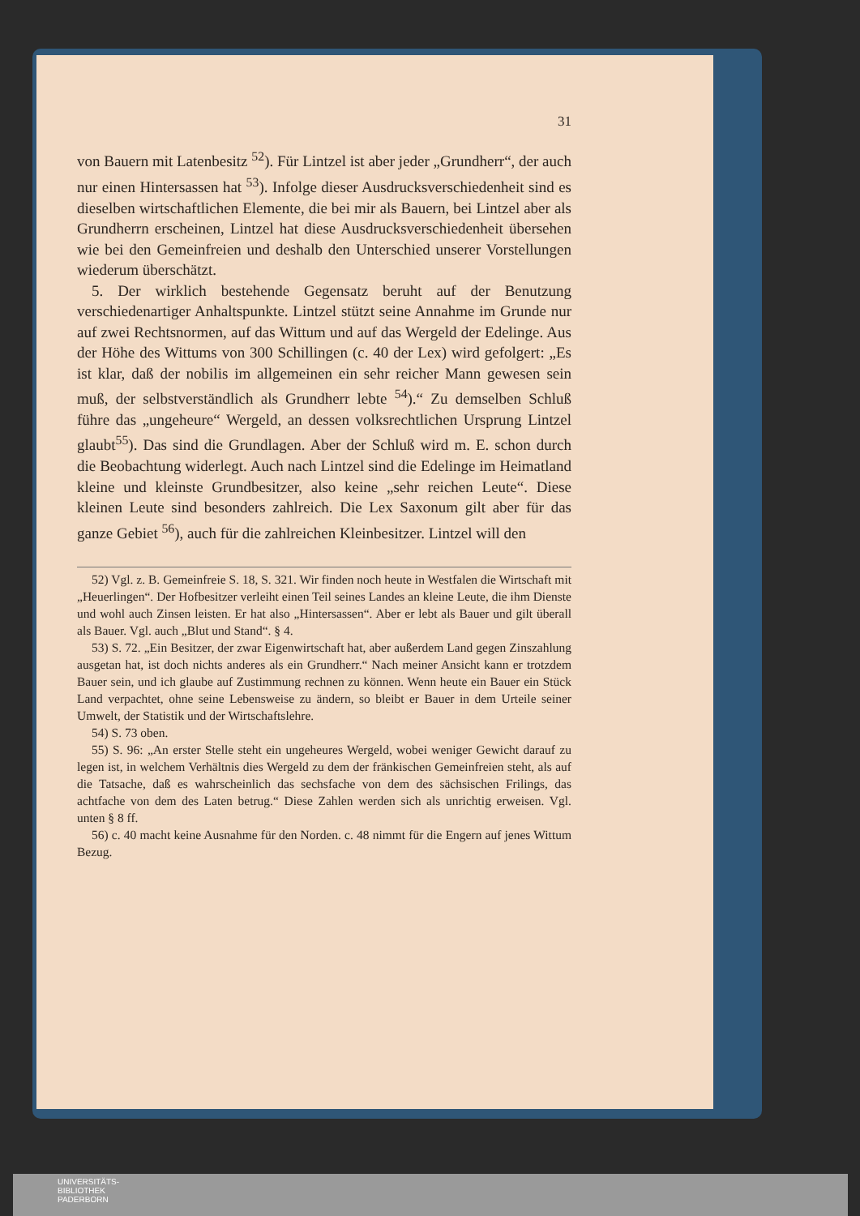31
von Bauern mit Latenbesitz <sup>52</sup>). Für Lintzel ist aber jeder „Grundherr“, der auch nur einen Hintersassen hat <sup>53</sup>). Infolge dieser Ausdrucksverschiedenheit sind es dieselben wirtschaftlichen Elemente, die bei mir als Bauern, bei Lintzel aber als Grundherrn erscheinen, Lintzel hat diese Ausdrucksverschiedenheit übersehen wie bei den Gemeinfreien und deshalb den Unterschied unserer Vorstellungen wiederum überschätzt.
5. Der wirklich bestehende Gegensatz beruht auf der Benutzung verschiedenartiger Anhaltspunkte. Lintzel stützt seine Annahme im Grunde nur auf zwei Rechtsnormen, auf das Wittum und auf das Wergeld der Edelinge. Aus der Höhe des Wittums von 300 Schillingen (c. 40 der Lex) wird gefolgert: „Es ist klar, daß der nobilis im allgemeinen ein sehr reicher Mann gewesen sein muß, der selbstverständlich als Grundherr lebte <sup>54</sup>).“ Zu demselben Schluß führe das „ungeheure“ Wergeld, an dessen volksrechtlichen Ursprung Lintzel glaubt<sup>55</sup>). Das sind die Grundlagen. Aber der Schluß wird m. E. schon durch die Beobachtung widerlegt. Auch nach Lintzel sind die Edelinge im Heimatland kleine und kleinste Grundbesitzer, also keine „sehr reichen Leute“. Diese kleinen Leute sind besonders zahlreich. Die Lex Saxonum gilt aber für das ganze Gebiet <sup>56</sup>), auch für die zahlreichen Kleinbesitzer. Lintzel will den
52) Vgl. z. B. Gemeinfreie S. 18, S. 321. Wir finden noch heute in Westfalen die Wirtschaft mit „Heuerlingen“. Der Hofbesitzer verleiht einen Teil seines Landes an kleine Leute, die ihm Dienste und wohl auch Zinsen leisten. Er hat also „Hintersassen“. Aber er lebt als Bauer und gilt überall als Bauer. Vgl. auch „Blut und Stand“. § 4.
53) S. 72. „Ein Besitzer, der zwar Eigenwirtschaft hat, aber außerdem Land gegen Zinszahlung ausgetan hat, ist doch nichts anderes als ein Grundherr.“ Nach meiner Ansicht kann er trotzdem Bauer sein, und ich glaube auf Zustimmung rechnen zu können. Wenn heute ein Bauer ein Stück Land verpachtet, ohne seine Lebensweise zu ändern, so bleibt er Bauer in dem Urteile seiner Umwelt, der Statistik und der Wirtschaftslehre.
54) S. 73 oben.
55) S. 96: „An erster Stelle steht ein ungeheures Wergeld, wobei weniger Gewicht darauf zu legen ist, in welchem Verhältnis dies Wergeld zu dem der fränkischen Gemeinfreien steht, als auf die Tatsache, daß es wahrscheinlich das sechsfache von dem des sächsischen Frilings, das achtfache von dem des Laten betrug.“ Diese Zahlen werden sich als unrichtig erweisen. Vgl. unten § 8 ff.
56) c. 40 macht keine Ausnahme für den Norden. c. 48 nimmt für die Engern auf jenes Wittum Bezug.
UNIVERSITÄTS-
BIBLIOTHEK
PADERBORN